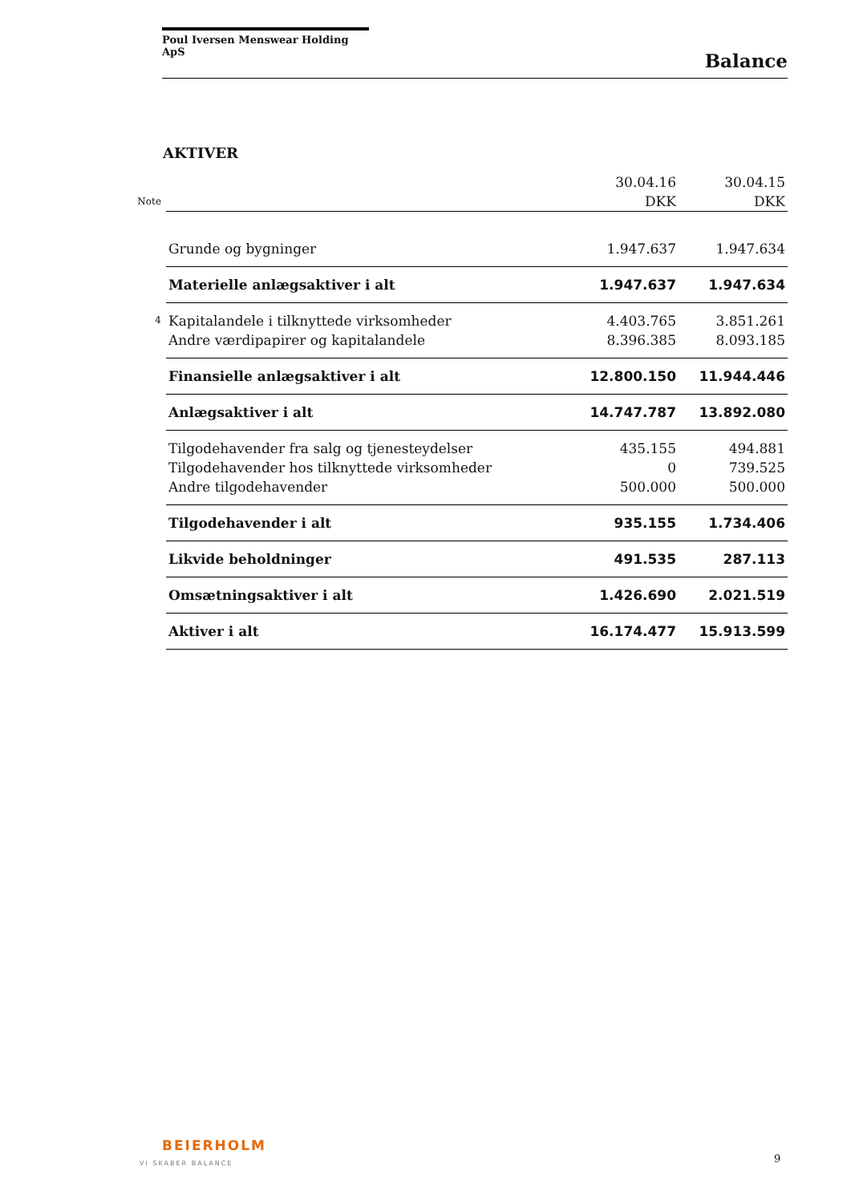Poul Iversen Menswear Holding ApS
Balance
AKTIVER
| | | 30.04.16 | 30.04.15 |
| Note | | DKK | DKK |
| | Grunde og bygninger | 1.947.637 | 1.947.634 |
| | Materielle anlægsaktiver i alt | 1.947.637 | 1.947.634 |
| 4 | Kapitalandele i tilknyttede virksomheder | 4.403.765 | 3.851.261 |
| | Andre værdipapirer og kapitalandele | 8.396.385 | 8.093.185 |
| | Finansielle anlægsaktiver i alt | 12.800.150 | 11.944.446 |
| | Anlægsaktiver i alt | 14.747.787 | 13.892.080 |
| | Tilgodehavender fra salg og tjenesteydelser | 435.155 | 494.881 |
| | Tilgodehavender hos tilknyttede virksomheder | 0 | 739.525 |
| | Andre tilgodehavender | 500.000 | 500.000 |
| | Tilgodehavender i alt | 935.155 | 1.734.406 |
| | Likvide beholdninger | 491.535 | 287.113 |
| | Omsætningsaktiver i alt | 1.426.690 | 2.021.519 |
| | Aktiver i alt | 16.174.477 | 15.913.599 |
BEIERHOLM
VI SKABER BALANCE
9